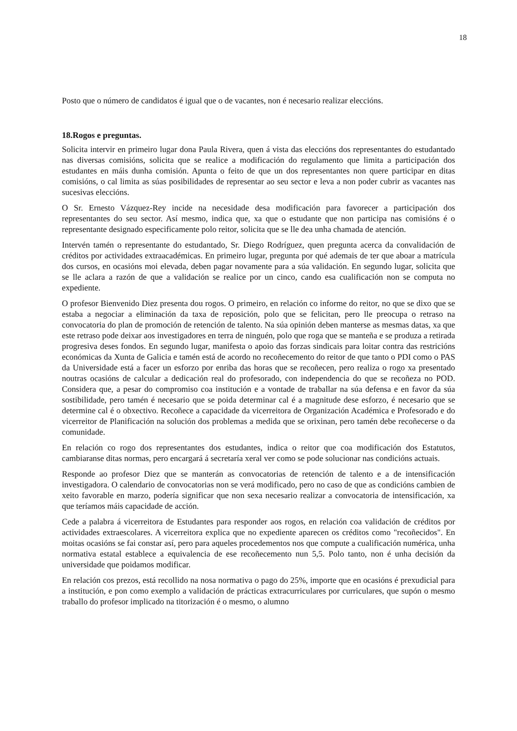18
Posto que o número de candidatos é igual que o de vacantes, non é necesario realizar eleccións.
18.Rogos e preguntas.
Solicita intervir en primeiro lugar dona Paula Rivera, quen á vista das eleccións dos representantes do estudantado nas diversas comisións, solicita que se realice a modificación do regulamento que limita a participación dos estudantes en máis dunha comisión. Apunta o feito de que un dos representantes non quere participar en ditas comisións, o cal limita as súas posibilidades de representar ao seu sector e leva a non poder cubrir as vacantes nas sucesivas eleccións.
O Sr. Ernesto Vázquez-Rey incide na necesidade desa modificación para favorecer a participación dos representantes do seu sector. Así mesmo, indica que, xa que o estudante que non participa nas comisións é o representante designado especificamente polo reitor, solicita que se lle dea unha chamada de atención.
Intervén tamén o representante do estudantado, Sr. Diego Rodríguez, quen pregunta acerca da convalidación de créditos por actividades extraacadémicas. En primeiro lugar, pregunta por qué ademais de ter que aboar a matrícula dos cursos, en ocasións moi elevada, deben pagar novamente para a súa validación. En segundo lugar, solicita que se lle aclara a razón de que a validación se realice por un cinco, cando esa cualificación non se computa no expediente.
O profesor Bienvenido Diez presenta dou rogos. O primeiro, en relación co informe do reitor, no que se dixo que se estaba a negociar a eliminación da taxa de reposición, polo que se felicitan, pero lle preocupa o retraso na convocatoria do plan de promoción de retención de talento. Na súa opinión deben manterse as mesmas datas, xa que este retraso pode deixar aos investigadores en terra de ninguén, polo que roga que se manteña e se produza a retirada progresiva deses fondos. En segundo lugar, manifesta o apoio das forzas sindicais para loitar contra das restricións económicas da Xunta de Galicia e tamén está de acordo no recoñecemento do reitor de que tanto o PDI como o PAS da Universidade está a facer un esforzo por enriba das horas que se recoñecen, pero realiza o rogo xa presentado noutras ocasións de calcular a dedicación real do profesorado, con independencia do que se recoñeza no POD. Considera que, a pesar do compromiso coa institución e a vontade de traballar na súa defensa e en favor da súa sostibilidade, pero tamén é necesario que se poida determinar cal é a magnitude dese esforzo, é necesario que se determine cal é o obxectivo. Recoñece a capacidade da vicerreitora de Organización Académica e Profesorado e do vicerreitor de Planificación na solución dos problemas a medida que se orixinan, pero tamén debe recoñecerse o da comunidade.
En relación co rogo dos representantes dos estudantes, indica o reitor que coa modificación dos Estatutos, cambiaranse ditas normas, pero encargará á secretaría xeral ver como se pode solucionar nas condicións actuais.
Responde ao profesor Diez que se manterán as convocatorias de retención de talento e a de intensificación investigadora. O calendario de convocatorias non se verá modificado, pero no caso de que as condicións cambien de xeito favorable en marzo, podería significar que non sexa necesario realizar a convocatoria de intensificación, xa que teríamos máis capacidade de acción.
Cede a palabra á vicerreitora de Estudantes para responder aos rogos, en relación coa validación de créditos por actividades extraescolares. A vicerreitora explica que no expediente aparecen os créditos como "recoñecidos". En moitas ocasións se fai constar así, pero para aqueles procedementos nos que compute a cualificación numérica, unha normativa estatal establece a equivalencia de ese recoñecemento nun 5,5. Polo tanto, non é unha decisión da universidade que poidamos modificar.
En relación cos prezos, está recollido na nosa normativa o pago do 25%, importe que en ocasións é prexudicial para a institución, e pon como exemplo a validación de prácticas extracurriculares por curriculares, que supón o mesmo traballo do profesor implicado na titorización é o mesmo, o alumno